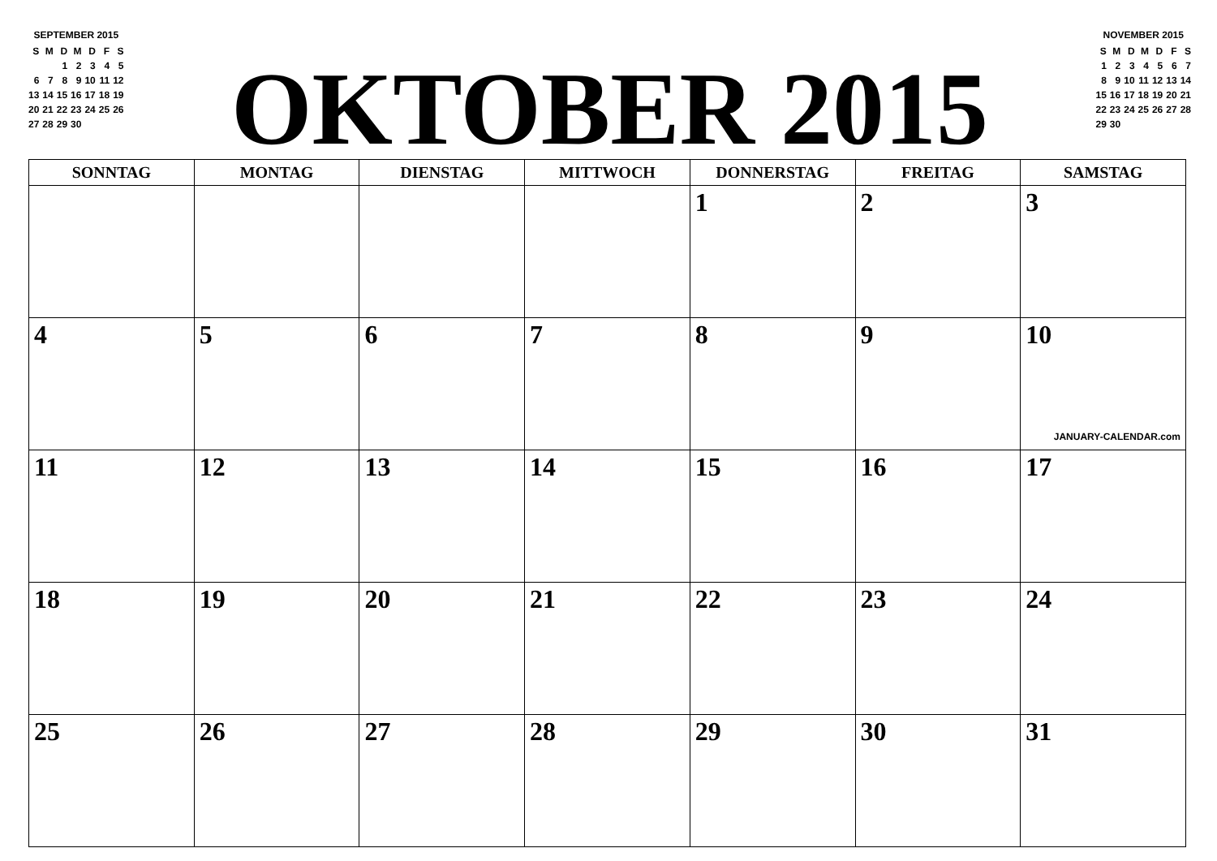SEPTEMBER 2015
| S | M | D | M | D | F | S |
| | | 1 | 2 | 3 | 4 | 5 |
| 6 | 7 | 8 | 9 | 10 | 11 | 12 |
| 13 | 14 | 15 | 16 | 17 | 18 | 19 |
| 20 | 21 | 22 | 23 | 24 | 25 | 26 |
| 27 | 28 | 29 | 30 | | | |
OKTOBER 2015
NOVEMBER 2015
| S | M | D | M | D | F | S |
| 1 | 2 | 3 | 4 | 5 | 6 | 7 |
| 8 | 9 | 10 | 11 | 12 | 13 | 14 |
| 15 | 16 | 17 | 18 | 19 | 20 | 21 |
| 22 | 23 | 24 | 25 | 26 | 27 | 28 |
| 29 | 30 | | | | | |
| SONNTAG | MONTAG | DIENSTAG | MITTWOCH | DONNERSTAG | FREITAG | SAMSTAG |
| --- | --- | --- | --- | --- | --- | --- |
| | | | | 1 | 2 | 3 |
| 4 | 5 | 6 | 7 | 8 | 9 | 10 JANUARY-CALENDAR.com |
| 11 | 12 | 13 | 14 | 15 | 16 | 17 |
| 18 | 19 | 20 | 21 | 22 | 23 | 24 |
| 25 | 26 | 27 | 28 | 29 | 30 | 31 |